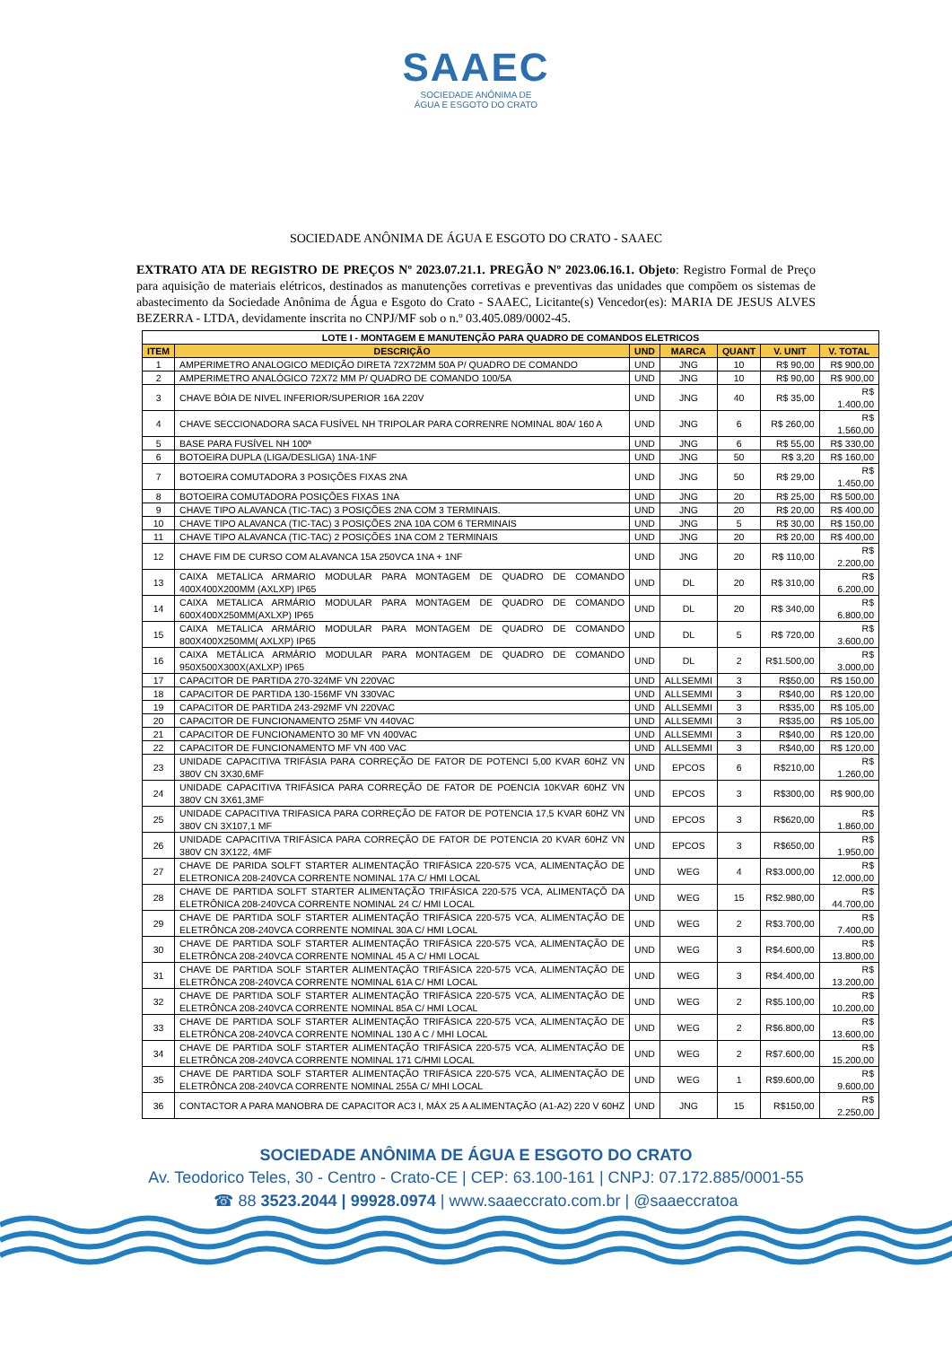SAAEC
SOCIEDADE ANÔNIMA DE
ÁGUA E ESGOTO DO CRATO
SOCIEDADE ANÔNIMA DE ÁGUA E ESGOTO DO CRATO - SAAEC
EXTRATO ATA DE REGISTRO DE PREÇOS Nº 2023.07.21.1. PREGÃO Nº 2023.06.16.1. Objeto: Registro Formal de Preço para aquisição de materiais elétricos, destinados as manutenções corretivas e preventivas das unidades que compõem os sistemas de abastecimento da Sociedade Anônima de Água e Esgoto do Crato - SAAEC, Licitante(s) Vencedor(es): MARIA DE JESUS ALVES BEZERRA - LTDA, devidamente inscrita no CNPJ/MF sob o n.º 03.405.089/0002-45.
| LOTE I - MONTAGEM E MANUTENÇÃO PARA QUADRO DE COMANDOS ELETRICOS | | | | | | |
| --- | --- | --- | --- | --- | --- | --- |
| ITEM | DESCRIÇÃO | UND | MARCA | QUANT | V. UNIT | V. TOTAL |
| 1 | AMPERIMETRO ANALOGICO MEDIÇÃO DIRETA 72X72MM 50A P/ QUADRO DE COMANDO | UND | JNG | 10 | R$ 90,00 | R$ 900,00 |
| 2 | AMPERIMETRO ANALÓGICO 72X72 MM P/ QUADRO DE COMANDO 100/5A | UND | JNG | 10 | R$ 90,00 | R$ 900,00 |
| 3 | CHAVE BÓIA DE NIVEL INFERIOR/SUPERIOR 16A 220V | UND | JNG | 40 | R$ 35,00 | R$ 1.400,00 |
| 4 | CHAVE SECCIONADORA SACA FUSÍVEL NH TRIPOLAR PARA CORRENRE NOMINAL 80A/ 160 A | UND | JNG | 6 | R$ 260,00 | R$ 1.560,00 |
| 5 | BASE PARA FUSÍVEL NH 100ª | UND | JNG | 6 | R$ 55,00 | R$ 330,00 |
| 6 | BOTOEIRA DUPLA (LIGA/DESLIGA) 1NA-1NF | UND | JNG | 50 | R$ 3,20 | R$ 160,00 |
| 7 | BOTOEIRA COMUTADORA 3 POSIÇÕES FIXAS 2NA | UND | JNG | 50 | R$ 29,00 | R$ 1.450,00 |
| 8 | BOTOEIRA COMUTADORA POSIÇÕES FIXAS 1NA | UND | JNG | 20 | R$ 25,00 | R$ 500,00 |
| 9 | CHAVE TIPO ALAVANCA (TIC-TAC) 3 POSIÇÕES 2NA COM 3 TERMINAIS. | UND | JNG | 20 | R$ 20,00 | R$ 400,00 |
| 10 | CHAVE TIPO ALAVANCA (TIC-TAC) 3 POSIÇÕES 2NA 10A COM 6 TERMINAIS | UND | JNG | 5 | R$ 30,00 | R$ 150,00 |
| 11 | CHAVE TIPO ALAVANCA (TIC-TAC) 2 POSIÇÕES 1NA COM 2 TERMINAIS | UND | JNG | 20 | R$ 20,00 | R$ 400,00 |
| 12 | CHAVE FIM DE CURSO COM ALAVANCA 15A 250VCA 1NA + 1NF | UND | JNG | 20 | R$ 110,00 | R$ 2.200,00 |
| 13 | CAIXA METALICA ARMARIO MODULAR PARA MONTAGEM DE QUADRO DE COMANDO 400X400X200MM (AXLXP) IP65 | UND | DL | 20 | R$ 310,00 | R$ 6.200,00 |
| 14 | CAIXA METALICA ARMÁRIO MODULAR PARA MONTAGEM DE QUADRO DE COMANDO 600X400X250MM(AXLXP) IP65 | UND | DL | 20 | R$ 340,00 | R$ 6.800,00 |
| 15 | CAIXA METALICA ARMÁRIO MODULAR PARA MONTAGEM DE QUADRO DE COMANDO 800X400X250MM( AXLXP) IP65 | UND | DL | 5 | R$ 720,00 | R$ 3.600,00 |
| 16 | CAIXA METÁLICA ARMÁRIO MODULAR PARA MONTAGEM DE QUADRO DE COMANDO 950X500X300X(AXLXP) IP65 | UND | DL | 2 | R$1.500,00 | R$ 3.000,00 |
| 17 | CAPACITOR DE PARTIDA 270-324MF VN 220VAC | UND | ALLSEMMI | 3 | R$50,00 | R$ 150,00 |
| 18 | CAPACITOR DE PARTIDA 130-156MF VN 330VAC | UND | ALLSEMMI | 3 | R$40,00 | R$ 120,00 |
| 19 | CAPACITOR DE PARTIDA 243-292MF VN 220VAC | UND | ALLSEMMI | 3 | R$35,00 | R$ 105,00 |
| 20 | CAPACITOR DE FUNCIONAMENTO 25MF VN 440VAC | UND | ALLSEMMI | 3 | R$35,00 | R$ 105,00 |
| 21 | CAPACITOR DE FUNCIONAMENTO 30 MF VN 400VAC | UND | ALLSEMMI | 3 | R$40,00 | R$ 120,00 |
| 22 | CAPACITOR DE FUNCIONAMENTO MF VN 400 VAC | UND | ALLSEMMI | 3 | R$40,00 | R$ 120,00 |
| 23 | UNIDADE CAPACITIVA TRIFÁSIA PARA CORREÇÃO DE FATOR DE POTENCI 5,00 KVAR 60HZ VN 380V CN 3X30,6MF | UND | EPCOS | 6 | R$210,00 | R$ 1.260,00 |
| 24 | UNIDADE CAPACITIVA TRIFÁSICA PARA CORREÇÃO DE FATOR DE POENCIA 10KVAR 60HZ VN 380V CN 3X61,3MF | UND | EPCOS | 3 | R$300,00 | R$ 900,00 |
| 25 | UNIDADE CAPACITIVA TRIFASICA PARA CORREÇÃO DE FATOR DE POTENCIA 17,5 KVAR 60HZ VN 380V CN 3X107,1 MF | UND | EPCOS | 3 | R$620,00 | R$ 1.860,00 |
| 26 | UNIDADE CAPACITIVA TRIFÁSICA PARA CORREÇÃO DE FATOR DE POTENCIA 20 KVAR 60HZ VN 380V CN 3X122, 4MF | UND | EPCOS | 3 | R$650,00 | R$ 1.950,00 |
| 27 | CHAVE DE PARIDA SOLFT STARTER ALIMENTAÇÃO TRIFÁSICA 220-575 VCA, ALIMENTAÇÃO DE ELETRONICA 208-240VCA CORRENTE NOMINAL 17A C/ HMI LOCAL | UND | WEG | 4 | R$3.000,00 | R$ 12.000,00 |
| 28 | CHAVE DE PARTIDA SOLFT STARTER ALIMENTAÇÃO TRIFÁSICA 220-575 VCA, ALIMENTAÇÕ DA ELETRÔNICA 208-240VCA CORRENTE NOMINAL 24 C/ HMI LOCAL | UND | WEG | 15 | R$2.980,00 | R$ 44.700,00 |
| 29 | CHAVE DE PARTIDA SOLF STARTER ALIMENTAÇÃO TRIFÁSICA 220-575 VCA, ALIMENTAÇÃO DE ELETRÔNCA 208-240VCA CORRENTE NOMINAL 30A C/ HMI LOCAL | UND | WEG | 2 | R$3.700,00 | R$ 7.400,00 |
| 30 | CHAVE DE PARTIDA SOLF STARTER ALIMENTAÇÃO TRIFÁSICA 220-575 VCA, ALIMENTAÇÃO DE ELETRÔNCA 208-240VCA CORRENTE NOMINAL 45 A C/ HMI LOCAL | UND | WEG | 3 | R$4.600,00 | R$ 13.800,00 |
| 31 | CHAVE DE PARTIDA SOLF STARTER ALIMENTAÇÃO TRIFÁSICA 220-575 VCA, ALIMENTAÇÃO DE ELETRÔNCA 208-240VCA CORRENTE NOMINAL 61A C/ HMI LOCAL | UND | WEG | 3 | R$4.400,00 | R$ 13.200,00 |
| 32 | CHAVE DE PARTIDA SOLF STARTER ALIMENTAÇÃO TRIFÁSICA 220-575 VCA, ALIMENTAÇÃO DE ELETRÔNCA 208-240VCA CORRENTE NOMINAL 85A C/ HMI LOCAL | UND | WEG | 2 | R$5.100,00 | R$ 10.200,00 |
| 33 | CHAVE DE PARTIDA SOLF STARTER ALIMENTAÇÃO TRIFÁSICA 220-575 VCA, ALIMENTAÇÃO DE ELETRÔNCA 208-240VCA CORRENTE NOMINAL 130 A C / MHI LOCAL | UND | WEG | 2 | R$6.800,00 | R$ 13.600,00 |
| 34 | CHAVE DE PARTIDA SOLF STARTER ALIMENTAÇÃO TRIFÁSICA 220-575 VCA, ALIMENTAÇÃO DE ELETRÔNCA 208-240VCA CORRENTE NOMINAL 171 C/HMI LOCAL | UND | WEG | 2 | R$7.600,00 | R$ 15.200,00 |
| 35 | CHAVE DE PARTIDA SOLF STARTER ALIMENTAÇÃO TRIFÁSICA 220-575 VCA, ALIMENTAÇÃO DE ELETRÔNCA 208-240VCA CORRENTE NOMINAL 255A C/ MHI LOCAL | UND | WEG | 1 | R$9.600,00 | R$ 9.600,00 |
| 36 | CONTACTOR A PARA MANOBRA DE CAPACITOR AC3 I, MÁX 25 A ALIMENTAÇÃO (A1-A2) 220 V 60HZ | UND | JNG | 15 | R$150,00 | R$ 2.250,00 |
SOCIEDADE ANÔNIMA DE ÁGUA E ESGOTO DO CRATO
Av. Teodorico Teles, 30 - Centro - Crato-CE | CEP: 63.100-161 | CNPJ: 07.172.885/0001-55
☎ 88 3523.2044 | 99928.0974 | www.saaeccrato.com.br | @saaeccratoa